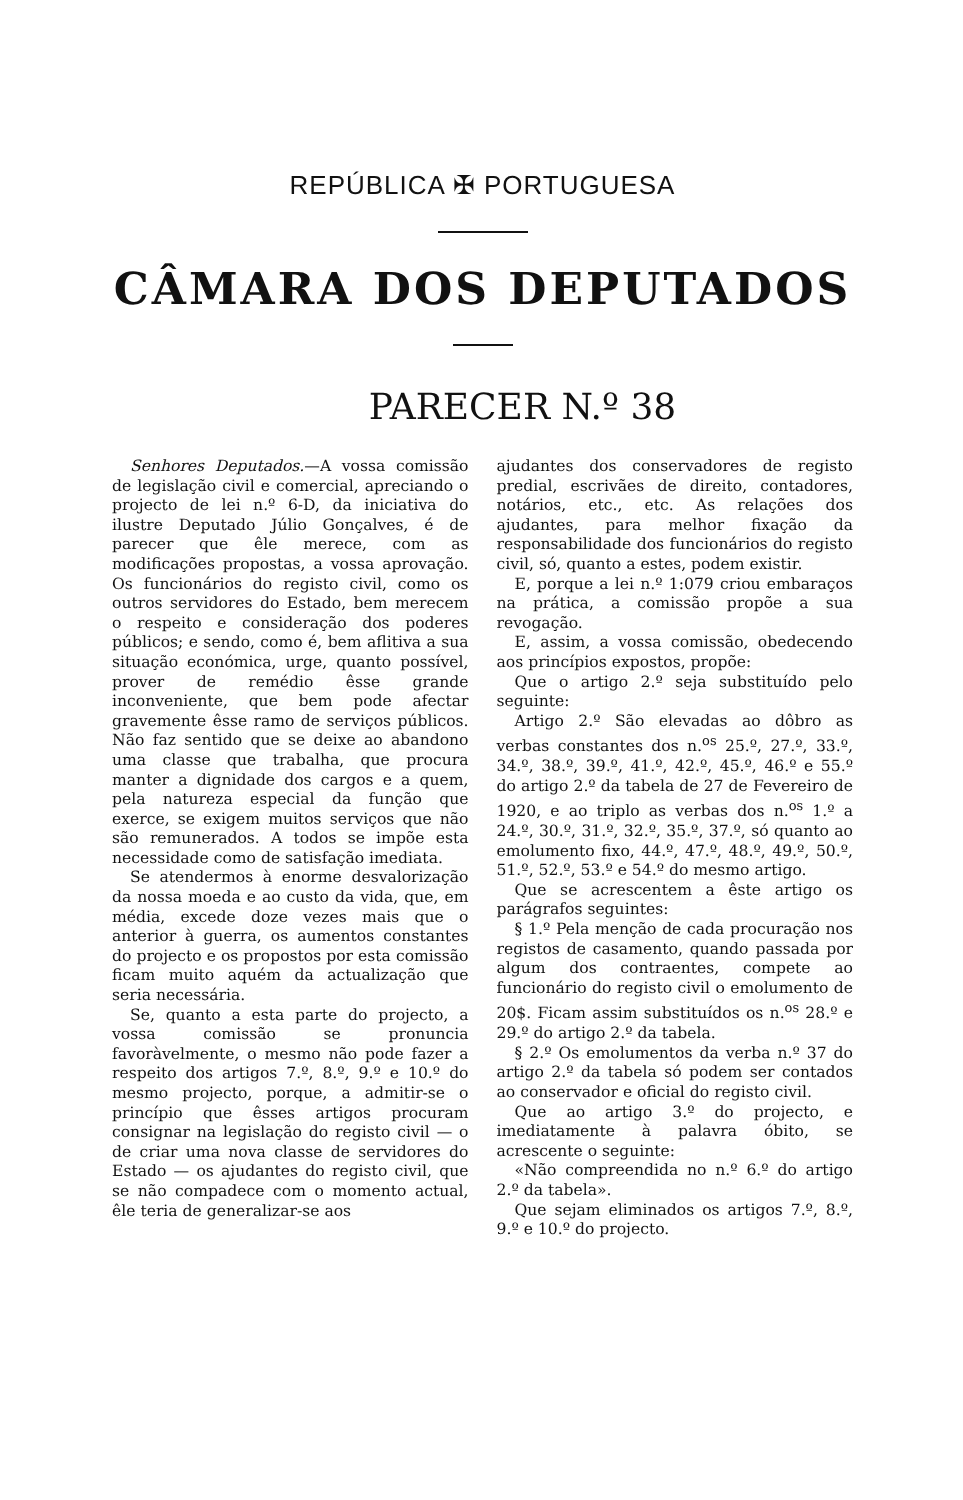REPÚBLICA ✠ PORTUGUESA
CÂMARA DOS DEPUTADOS
PARECER N.º 38
Senhores Deputados.—A vossa comissão de legislação civil e comercial, apreciando o projecto de lei n.º 6-D, da iniciativa do ilustre Deputado Júlio Gonçalves, é de parecer que êle merece, com as modificações propostas, a vossa aprovação. Os funcionários do registo civil, como os outros servidores do Estado, bem merecem o respeito e consideração dos poderes públicos; e sendo, como é, bem aflitiva a sua situação económica, urge, quanto possível, prover de remédio êsse grande inconveniente, que bem pode afectar gravemente êsse ramo de serviços públicos. Não faz sentido que se deixe ao abandono uma classe que trabalha, que procura manter a dignidade dos cargos e a quem, pela natureza especial da função que exerce, se exigem muitos serviços que não são remunerados. A todos se impõe esta necessidade como de satisfação imediata.
Se atendermos à enorme desvalorização da nossa moeda e ao custo da vida, que, em média, excede doze vezes mais que o anterior à guerra, os aumentos constantes do projecto e os propostos por esta comissão ficam muito aquém da actualização que seria necessária.
Se, quanto a esta parte do projecto, a vossa comissão se pronuncia favoràvelmente, o mesmo não pode fazer a respeito dos artigos 7.º, 8.º, 9.º e 10.º do mesmo projecto, porque, a admitir-se o princípio que êsses artigos procuram consignar na legislação do registo civil — o de criar uma nova classe de servidores do Estado — os ajudantes do registo civil, que se não compadece com o momento actual, êle teria de generalizar-se aos
ajudantes dos conservadores de registo predial, escrivães de direito, contadores, notários, etc., etc. As relações dos ajudantes, para melhor fixação da responsabilidade dos funcionários do registo civil, só, quanto a estes, podem existir.
E, porque a lei n.º 1:079 criou embaraços na prática, a comissão propõe a sua revogação.
E, assim, a vossa comissão, obedecendo aos princípios expostos, propõe:
Que o artigo 2.º seja substituído pelo seguinte:
Artigo 2.º São elevadas ao dôbro as verbas constantes dos n.<sup>os</sup> 25.º, 27.º, 33.º, 34.º, 38.º, 39.º, 41.º, 42.º, 45.º, 46.º e 55.º do artigo 2.º da tabela de 27 de Fevereiro de 1920, e ao triplo as verbas dos n.<sup>os</sup> 1.º a 24.º, 30.º, 31.º, 32.º, 35.º, 37.º, só quanto ao emolumento fixo, 44.º, 47.º, 48.º, 49.º, 50.º, 51.º, 52.º, 53.º e 54.º do mesmo artigo.
Que se acrescentem a êste artigo os parágrafos seguintes:
§ 1.º Pela menção de cada procuração nos registos de casamento, quando passada por algum dos contraentes, compete ao funcionário do registo civil o emolumento de 20$. Ficam assim substituídos os n.<sup>os</sup> 28.º e 29.º do artigo 2.º da tabela.
§ 2.º Os emolumentos da verba n.º 37 do artigo 2.º da tabela só podem ser contados ao conservador e oficial do registo civil.
Que ao artigo 3.º do projecto, e imediatamente à palavra óbito, se acrescente o seguinte:
«Não compreendida no n.º 6.º do artigo 2.º da tabela».
Que sejam eliminados os artigos 7.º, 8.º, 9.º e 10.º do projecto.